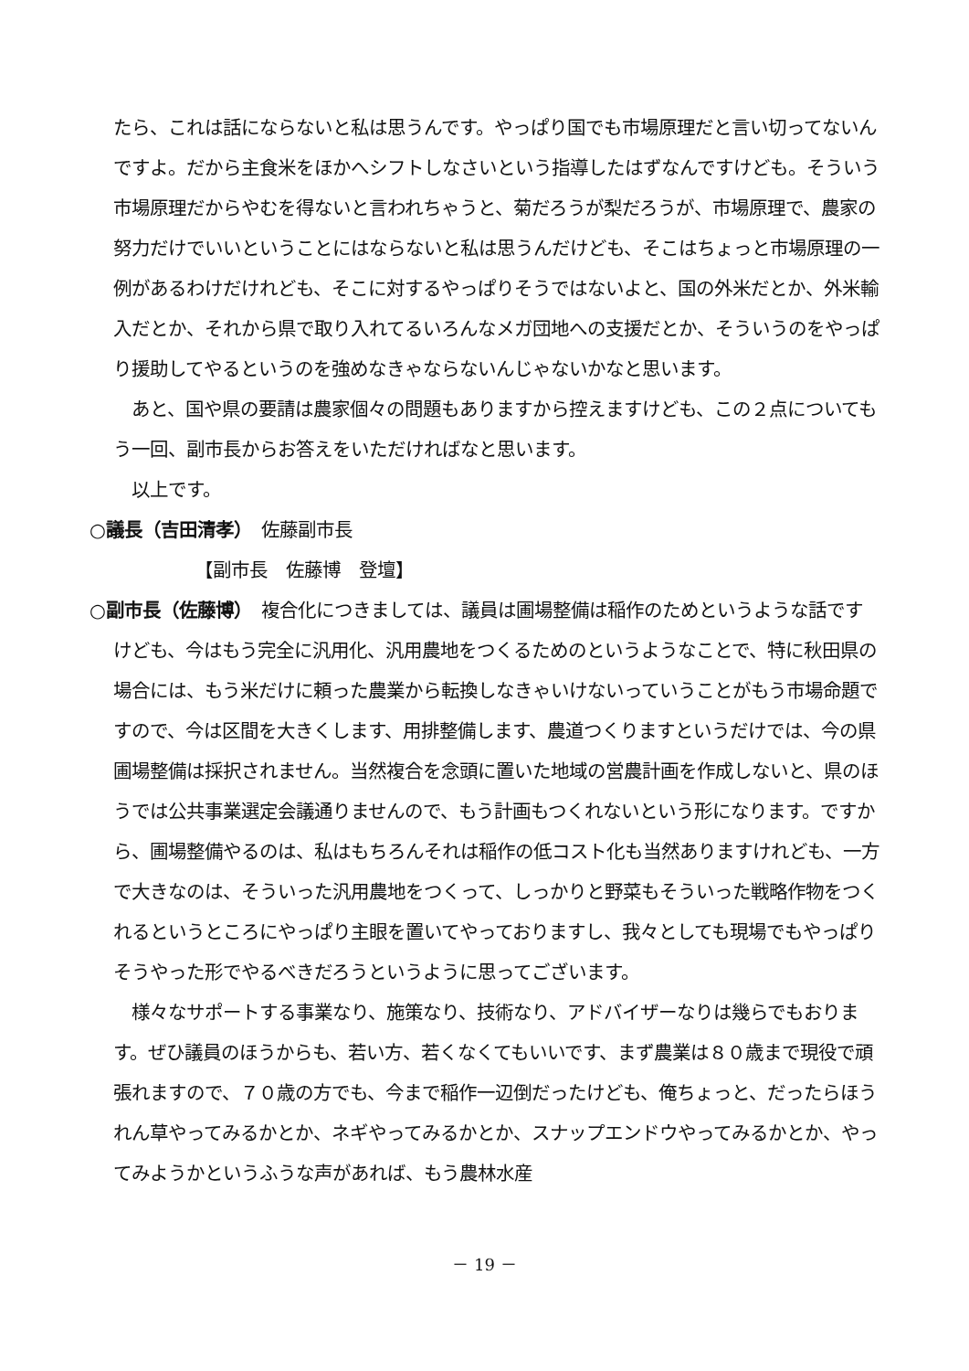たら、これは話にならないと私は思うんです。やっぱり国でも市場原理だと言い切ってないんですよ。だから主食米をほかへシフトしなさいという指導したはずなんですけども。そういう市場原理だからやむを得ないと言われちゃうと、菊だろうが梨だろうが、市場原理で、農家の努力だけでいいということにはならないと私は思うんだけども、そこはちょっと市場原理の一例があるわけだけれども、そこに対するやっぱりそうではないよと、国の外米だとか、外米輸入だとか、それから県で取り入れてるいろんなメガ団地への支援だとか、そういうのをやっぱり援助してやるというのを強めなきゃならないんじゃないかなと思います。
　あと、国や県の要請は農家個々の問題もありますから控えますけども、この２点についてもう一回、副市長からお答えをいただければなと思います。
　以上です。
○議長（吉田清孝）　佐藤副市長
【副市長　佐藤博　登壇】
○副市長（佐藤博）　複合化につきましては、議員は圃場整備は稲作のためというような話ですけども、今はもう完全に汎用化、汎用農地をつくるためのというようなことで、特に秋田県の場合には、もう米だけに頼った農業から転換しなきゃいけないっていうことがもう市場命題ですので、今は区間を大きくします、用排整備します、農道つくりますというだけでは、今の県圃場整備は採択されません。当然複合を念頭に置いた地域の営農計画を作成しないと、県のほうでは公共事業選定会議通りませんので、もう計画もつくれないという形になります。ですから、圃場整備やるのは、私はもちろんそれは稲作の低コスト化も当然ありますけれども、一方で大きなのは、そういった汎用農地をつくって、しっかりと野菜もそういった戦略作物をつくれるというところにやっぱり主眼を置いてやっておりますし、我々としても現場でもやっぱりそうやった形でやるべきだろうというように思ってございます。
　様々なサポートする事業なり、施策なり、技術なり、アドバイザーなりは幾らでもおります。ぜひ議員のほうからも、若い方、若くなくてもいいです、まず農業は８０歳まで現役で頑張れますので、７０歳の方でも、今まで稲作一辺倒だったけども、俺ちょっと、だったらほうれん草やってみるかとか、ネギやってみるかとか、スナップエンドウやってみるかとか、やってみようかというふうな声があれば、もう農林水産
－ 19 －